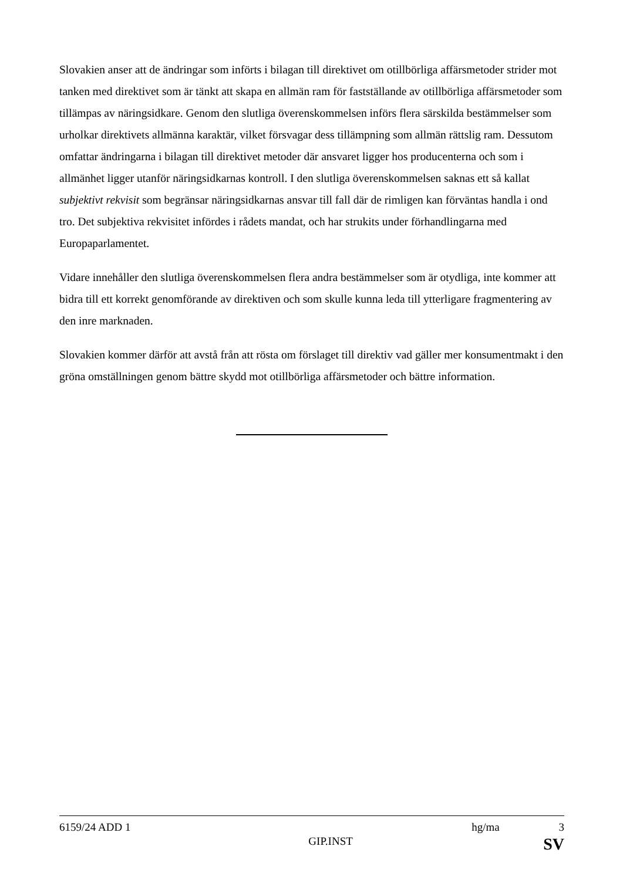Slovakien anser att de ändringar som införts i bilagan till direktivet om otillbörliga affärsmetoder strider mot tanken med direktivet som är tänkt att skapa en allmän ram för fastställande av otillbörliga affärsmetoder som tillämpas av näringsidkare. Genom den slutliga överenskommelsen införs flera särskilda bestämmelser som urholkar direktivets allmänna karaktär, vilket försvagar dess tillämpning som allmän rättslig ram. Dessutom omfattar ändringarna i bilagan till direktivet metoder där ansvaret ligger hos producenterna och som i allmänhet ligger utanför näringsidkarnas kontroll. I den slutliga överenskommelsen saknas ett så kallat subjektivt rekvisit som begränsar näringsidkarnas ansvar till fall där de rimligen kan förväntas handla i ond tro. Det subjektiva rekvisitet infördes i rådets mandat, och har strukits under förhandlingarna med Europaparlamentet.
Vidare innehåller den slutliga överenskommelsen flera andra bestämmelser som är otydliga, inte kommer att bidra till ett korrekt genomförande av direktiven och som skulle kunna leda till ytterligare fragmentering av den inre marknaden.
Slovakien kommer därför att avstå från att rösta om förslaget till direktiv vad gäller mer konsumentmakt i den gröna omställningen genom bättre skydd mot otillbörliga affärsmetoder och bättre information.
6159/24 ADD 1 hg/ma 3
GIP.INST SV